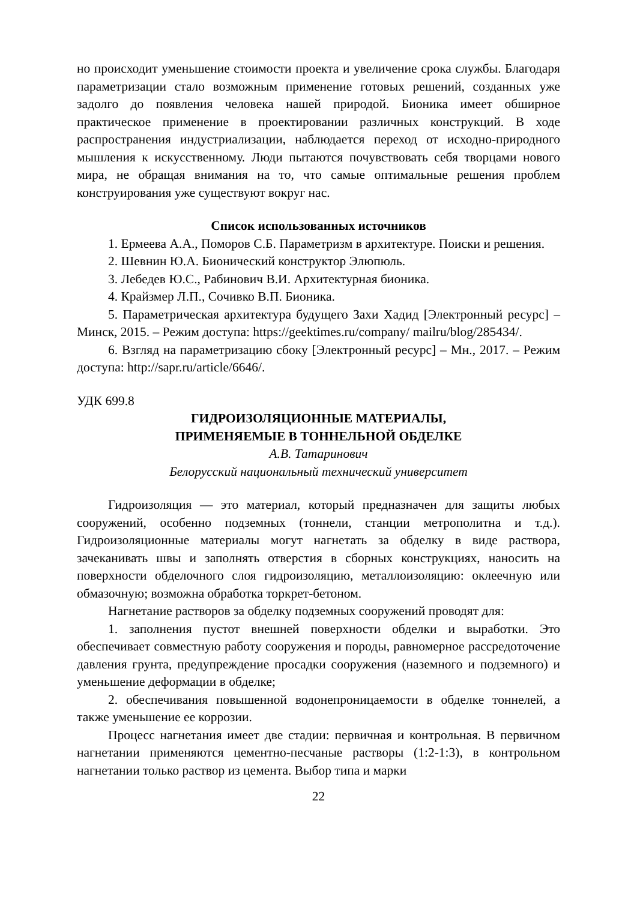но происходит уменьшение стоимости проекта и увеличение срока службы. Благодаря параметризации стало возможным применение готовых решений, созданных уже задолго до появления человека нашей природой. Бионика имеет обширное практическое применение в проектировании различных конструкций. В ходе распространения индустриализации, наблюдается переход от исходно-природного мышления к искусственному. Люди пытаются почувствовать себя творцами нового мира, не обращая внимания на то, что самые оптимальные решения проблем конструирования уже существуют вокруг нас.
Список использованных источников
1. Ермеева А.А., Поморов С.Б. Параметризм в архитектуре. Поиски и решения.
2. Шевнин Ю.А. Бионический конструктор Элюпюль.
3. Лебедев Ю.С., Рабинович В.И. Архитектурная бионика.
4. Крайзмер Л.П., Сочивко В.П. Бионика.
5. Параметрическая архитектура будущего Захи Хадид [Электронный ресурс] – Минск, 2015. – Режим доступа: https://geektimes.ru/company/ mailru/blog/285434/.
6. Взгляд на параметризацию сбоку [Электронный ресурс] – Мн., 2017. – Режим доступа: http://sapr.ru/article/6646/.
УДК 699.8
ГИДРОИЗОЛЯЦИОННЫЕ МАТЕРИАЛЫ,
ПРИМЕНЯЕМЫЕ В ТОННЕЛЬНОЙ ОБДЕЛКЕ
А.В. Татаринович
Белорусский национальный технический университет
Гидроизоляция — это материал, который предназначен для защиты любых сооружений, особенно подземных (тоннели, станции метрополитна и т.д.). Гидроизоляционные материалы могут нагнетать за обделку в виде раствора, зачеканивать швы и заполнять отверстия в сборных конструкциях, наносить на поверхности обделочного слоя гидроизоляцию, металлоизоляцию: оклеечную или обмазочную; возможна обработка торкрет-бетоном.
Нагнетание растворов за обделку подземных сооружений проводят для:
1. заполнения пустот внешней поверхности обделки и выработки. Это обеспечивает совместную работу сооружения и породы, равномерное рассредоточение давления грунта, предупреждение просадки сооружения (наземного и подземного) и уменьшение деформации в обделке;
2. обеспечивания повышенной водонепроницаемости в обделке тоннелей, а также уменьшение ее коррозии.
Процесс нагнетания имеет две стадии: первичная и контрольная. В первичном нагнетании применяются цементно-песчаные растворы (1:2-1:3), в контрольном нагнетании только раствор из цемента. Выбор типа и марки
22